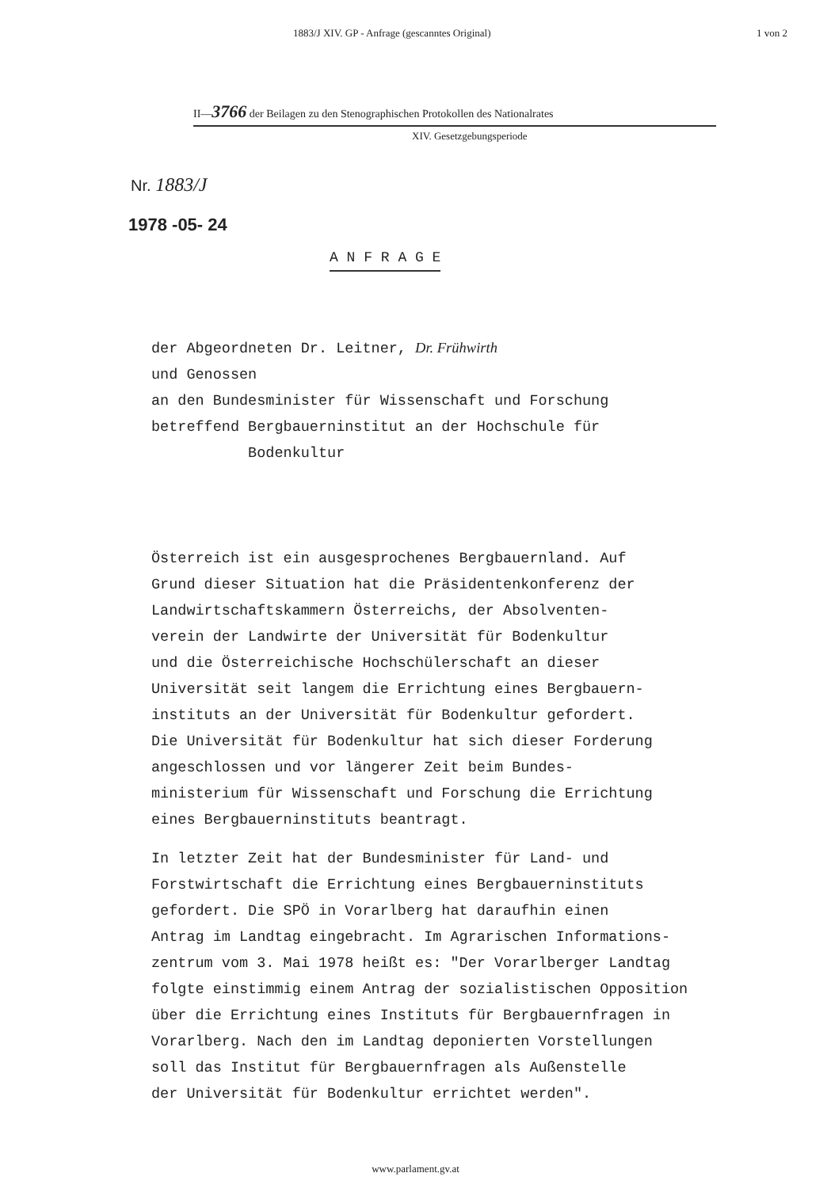1883/J XIV. GP - Anfrage (gescanntes Original) 1 von 2
II—3766 der Beilagen zu den Stenographischen Protokollen des Nationalrates
XIV. Gesetzgebungsperiode
Nr. 1883/J
1978 -05- 24
A N F R A G E
der Abgeordneten Dr. Leitner, Dr. Frühwirth
und Genossen
an den Bundesminister für Wissenschaft und Forschung
betreffend Bergbauerninstitut an der Hochschule für
Bodenkultur
Österreich ist ein ausgesprochenes Bergbauernland. Auf
Grund dieser Situation hat die Präsidentenkonferenz der
Landwirtschaftskammern Österreichs, der Absolventen-
verein der Landwirte der Universität für Bodenkultur
und die Österreichische Hochschülerschaft an dieser
Universität seit langem die Errichtung eines Bergbauern-
instituts an der Universität für Bodenkultur gefordert.
Die Universität für Bodenkultur hat sich dieser Forderung
angeschlossen und vor längerer Zeit beim Bundes-
ministerium für Wissenschaft und Forschung die Errichtung
eines Bergbauerninstituts beantragt.
In letzter Zeit hat der Bundesminister für Land- und
Forstwirtschaft die Errichtung eines Bergbauerninstituts
gefordert. Die SPÖ in Vorarlberg hat daraufhin einen
Antrag im Landtag eingebracht. Im Agrarischen Informations-
zentrum vom 3. Mai 1978 heißt es: "Der Vorarlberger Landtag
folgte einstimmig einem Antrag der sozialistischen Opposition
über die Errichtung eines Instituts für Bergbauernfragen in
Vorarlberg. Nach den im Landtag deponierten Vorstellungen
soll das Institut für Bergbauernfragen als Außenstelle
der Universität für Bodenkultur errichtet werden".
www.parlament.gv.at